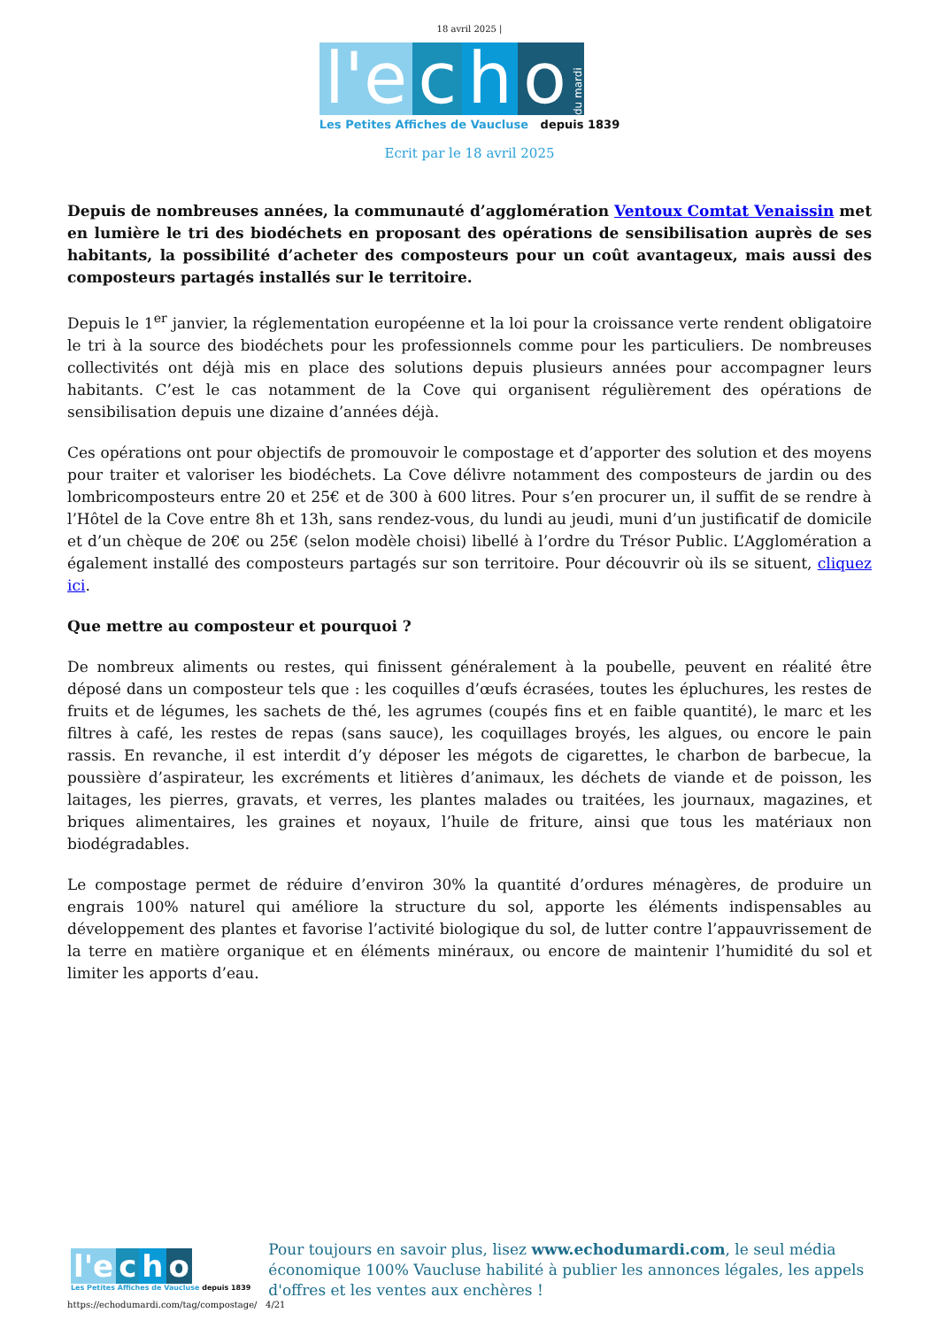18 avril 2025 |
l'e c h o du mardi
Les Petites Affiches de Vaucluse depuis 1839
Ecrit par le 18 avril 2025
Depuis de nombreuses années, la communauté d’agglomération Ventoux Comtat Venaissin met en lumière le tri des biodéchets en proposant des opérations de sensibilisation auprès de ses habitants, la possibilité d’acheter des composteurs pour un coût avantageux, mais aussi des composteurs partagés installés sur le territoire.
Depuis le 1<sup>er</sup> janvier, la réglementation européenne et la loi pour la croissance verte rendent obligatoire le tri à la source des biodéchets pour les professionnels comme pour les particuliers. De nombreuses collectivités ont déjà mis en place des solutions depuis plusieurs années pour accompagner leurs habitants. C’est le cas notamment de la Cove qui organisent régulièrement des opérations de sensibilisation depuis une dizaine d’années déjà.
Ces opérations ont pour objectifs de promouvoir le compostage et d’apporter des solution et des moyens pour traiter et valoriser les biodéchets. La Cove délivre notamment des composteurs de jardin ou des lombricomposteurs entre 20 et 25€ et de 300 à 600 litres. Pour s’en procurer un, il suffit de se rendre à l’Hôtel de la Cove entre 8h et 13h, sans rendez-vous, du lundi au jeudi, muni d’un justificatif de domicile et d’un chèque de 20€ ou 25€ (selon modèle choisi) libellé à l’ordre du Trésor Public. L’Agglomération a également installé des composteurs partagés sur son territoire. Pour découvrir où ils se situent, cliquez ici.
Que mettre au composteur et pourquoi ?
De nombreux aliments ou restes, qui finissent généralement à la poubelle, peuvent en réalité être déposé dans un composteur tels que : les coquilles d’œufs écrasées, toutes les épluchures, les restes de fruits et de légumes, les sachets de thé, les agrumes (coupés fins et en faible quantité), le marc et les filtres à café, les restes de repas (sans sauce), les coquillages broyés, les algues, ou encore le pain rassis. En revanche, il est interdit d’y déposer les mégots de cigarettes, le charbon de barbecue, la poussière d’aspirateur, les excréments et litières d’animaux, les déchets de viande et de poisson, les laitages, les pierres, gravats, et verres, les plantes malades ou traitées, les journaux, magazines, et briques alimentaires, les graines et noyaux, l’huile de friture, ainsi que tous les matériaux non biodégradables.
Le compostage permet de réduire d’environ 30% la quantité d’ordures ménagères, de produire un engrais 100% naturel qui améliore la structure du sol, apporte les éléments indispensables au développement des plantes et favorise l’activité biologique du sol, de lutter contre l’appauvrissement de la terre en matière organique et en éléments minéraux, ou encore de maintenir l’humidité du sol et limiter les apports d’eau.
l'e c h o
Les Petites Affiches de Vaucluse depuis 1839
Pour toujours en savoir plus, lisez www.echodumardi.com, le seul média économique 100% Vaucluse habilité à publier les annonces légales, les appels d'offres et les ventes aux enchères !
https://echodumardi.com/tag/compostage/ 4/21